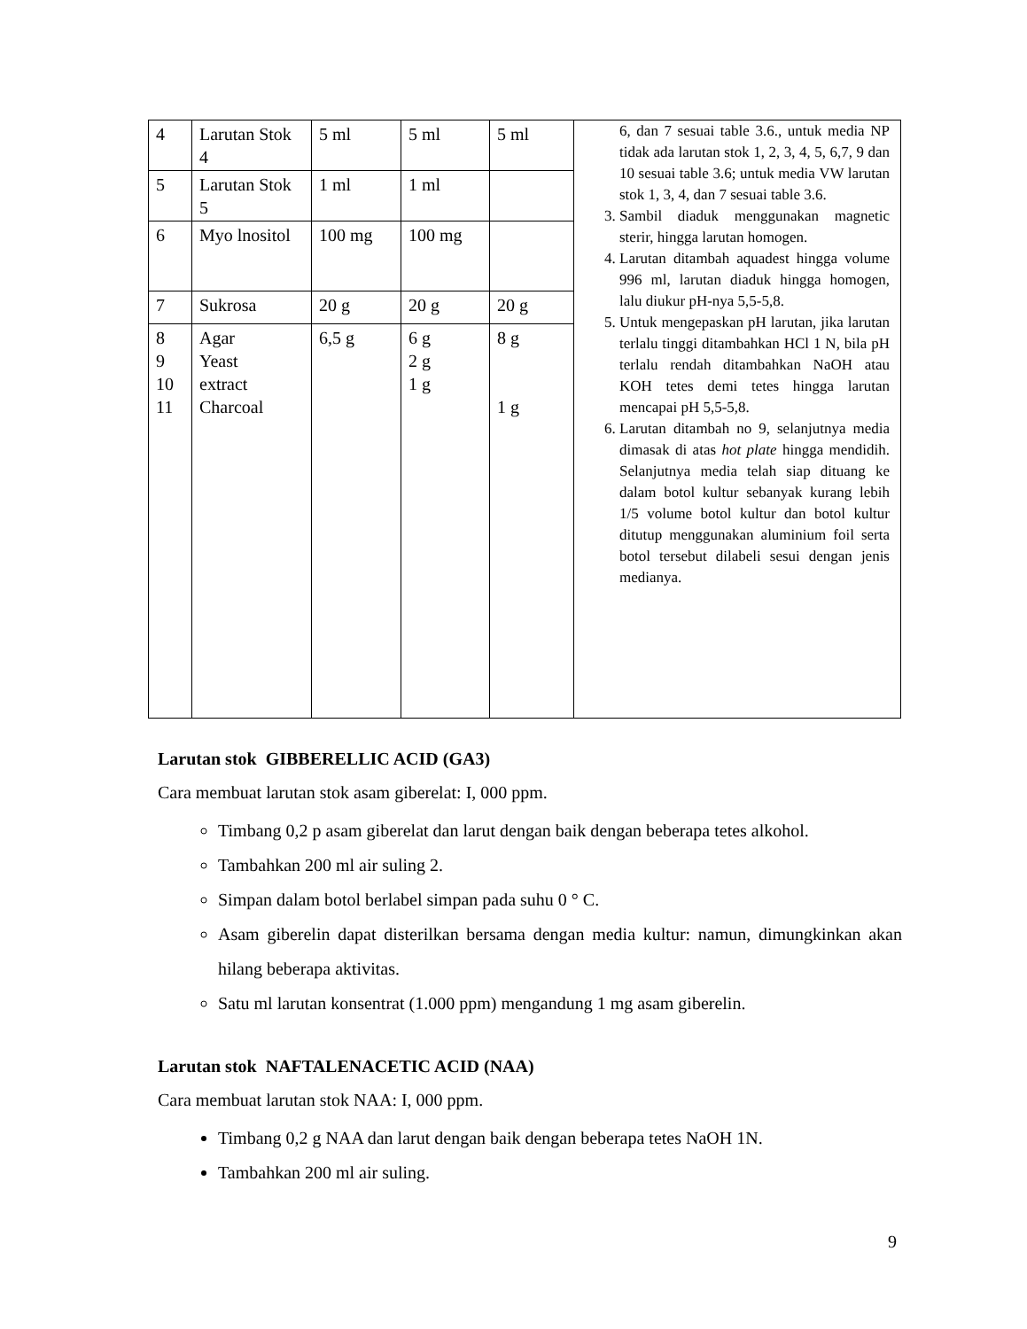| 4 | Larutan Stok 4 | 5 ml | 5 ml | 5 ml | 6, dan 7 sesuai table 3.6., untuk media NP tidak ada larutan stok 1, 2, 3, 4, 5, 6,7, 9 dan 10 sesuai table 3.6; untuk media VW larutan stok 1, 3, 4, dan 7 sesuai table 3.6. 3. Sambil diaduk menggunakan magnetic sterir, hingga larutan homogen. 4. Larutan ditambah aquadest hingga volume 996 ml, larutan diaduk hingga homogen, lalu diukur pH-nya 5,5-5,8. 5. Untuk mengepaskan pH larutan, jika larutan terlalu tinggi ditambahkan HCl 1 N, bila pH terlalu rendah ditambahkan NaOH atau KOH tetes demi tetes hingga larutan mencapai pH 5,5-5,8. 6. Larutan ditambah no 9, selanjutnya media dimasak di atas hot plate hingga mendidih. Selanjutnya media telah siap dituang ke dalam botol kultur sebanyak kurang lebih 1/5 volume botol kultur dan botol kultur ditutup menggunakan aluminium foil serta botol tersebut dilabeli sesui dengan jenis medianya. |
| 5 | Larutan Stok 5 | 1 ml | 1 ml | | |
| 6 | Myo lnositol | 100 mg | 100 mg | | |
| 7 | Sukrosa | 20 g | 20 g | 20 g | |
| 8 9 10 11 | Agar Yeast extract Charcoal | 6,5 g | 6 g 2 g 1 g | 8 g 1 g | |
Larutan stok GIBBERELLIC ACID (GA3)
Cara membuat larutan stok asam giberelat: I, 000 ppm.
Timbang 0,2 p asam giberelat dan larut dengan baik dengan beberapa tetes alkohol.
Tambahkan 200 ml air suling 2.
Simpan dalam botol berlabel simpan pada suhu 0 ° C.
Asam giberelin dapat disterilkan bersama dengan media kultur: namun, dimungkinkan akan hilang beberapa aktivitas.
Satu ml larutan konsentrat (1.000 ppm) mengandung 1 mg asam giberelin.
Larutan stok NAFTALENACETIC ACID (NAA)
Cara membuat larutan stok NAA: I, 000 ppm.
Timbang 0,2 g NAA dan larut dengan baik dengan beberapa tetes NaOH 1N.
Tambahkan 200 ml air suling.
9